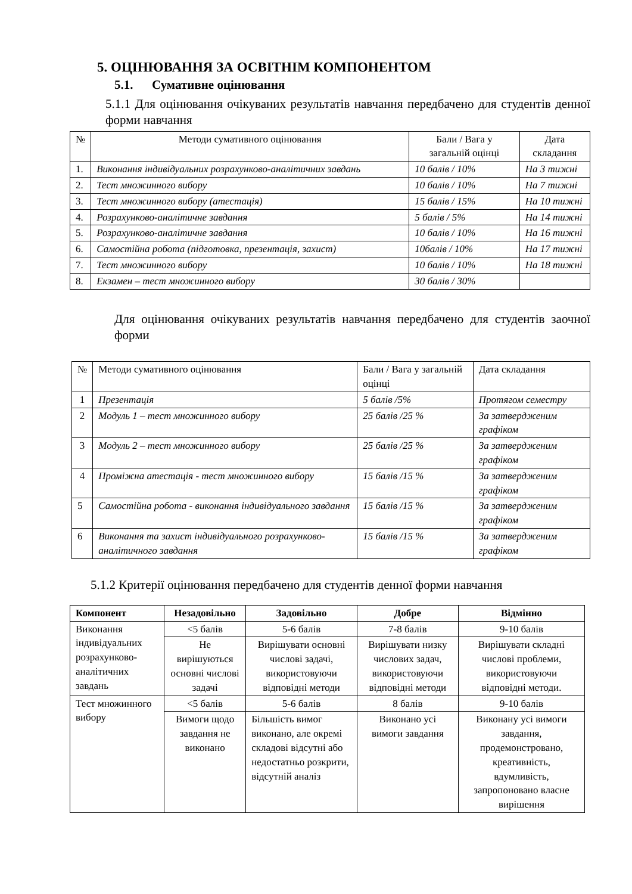5. ОЦІНЮВАННЯ ЗА ОСВІТНІМ КОМПОНЕНТОМ
5.1. Сумативне оцінювання
5.1.1 Для оцінювання очікуваних результатів навчання передбачено для студентів денної форми навчання
| № | Методи сумативного оцінювання | Бали / Вага у загальній оцінці | Дата складання |
| 1. | Виконання індивідуальних розрахунково-аналітичних завдань | 10 балів / 10% | На 3 тижні |
| 2. | Тест множинного вибору | 10 балів / 10% | На 7 тижні |
| 3. | Тест множинного вибору (атестація) | 15 балів / 15% | На 10 тижні |
| 4. | Розрахунково-аналітичне завдання | 5 балів / 5% | На 14 тижні |
| 5. | Розрахунково-аналітичне завдання | 10 балів / 10% | На 16 тижні |
| 6. | Самостійна робота (підготовка, презентація, захист) | 10балів / 10% | На 17 тижні |
| 7. | Тест множинного вибору | 10 балів / 10% | На 18 тижні |
| 8. | Екзамен – тест множинного вибору | 30 балів / 30% | |
Для оцінювання очікуваних результатів навчання передбачено для студентів заочної форми
| № | Методи сумативного оцінювання | Бали / Вага у загальній оцінці | Дата складання |
| 1 | Презентація | 5 балів /5% | Протягом семестру |
| 2 | Модуль 1 – тест множинного вибору | 25 балів /25 % | За затвердженим графіком |
| 3 | Модуль 2 – тест множинного вибору | 25 балів /25 % | За затвердженим графіком |
| 4 | Проміжна атестація - тест множинного вибору | 15 балів /15 % | За затвердженим графіком |
| 5 | Самостійна робота - виконання індивідуального завдання | 15 балів /15 % | За затвердженим графіком |
| 6 | Виконання та захист індивідуального розрахунково-аналітичного завдання | 15 балів /15 % | За затвердженим графіком |
5.1.2 Критерії оцінювання передбачено для студентів денної форми навчання
| Компонент | Незадовільно | Задовільно | Добре | Відмінно |
| --- | --- | --- | --- | --- |
| Виконання індивідуальних розрахунково-аналітичних завдань | <5 балів | 5-6 балів | 7-8 балів | 9-10 балів |
| | Не вирішуються основні числові задачі | Вирішувати основні числові задачі, використовуючи відповідні методи | Вирішувати низку числових задач, використовуючи відповідні методи | Вирішувати складні числові проблеми, використовуючи відповідні методи. |
| Тест множинного вибору | <5 балів | 5-6 балів | 8 балів | 9-10 балів |
| | Вимоги щодо завдання не виконано | Більшість вимог виконано, але окремі складові відсутні або недостатньо розкрити, відсутній аналіз | Виконано усі вимоги завдання | Виконану усі вимоги завдання, продемонстровано, креативність, вдумливість, запропоновано власне вирішення |